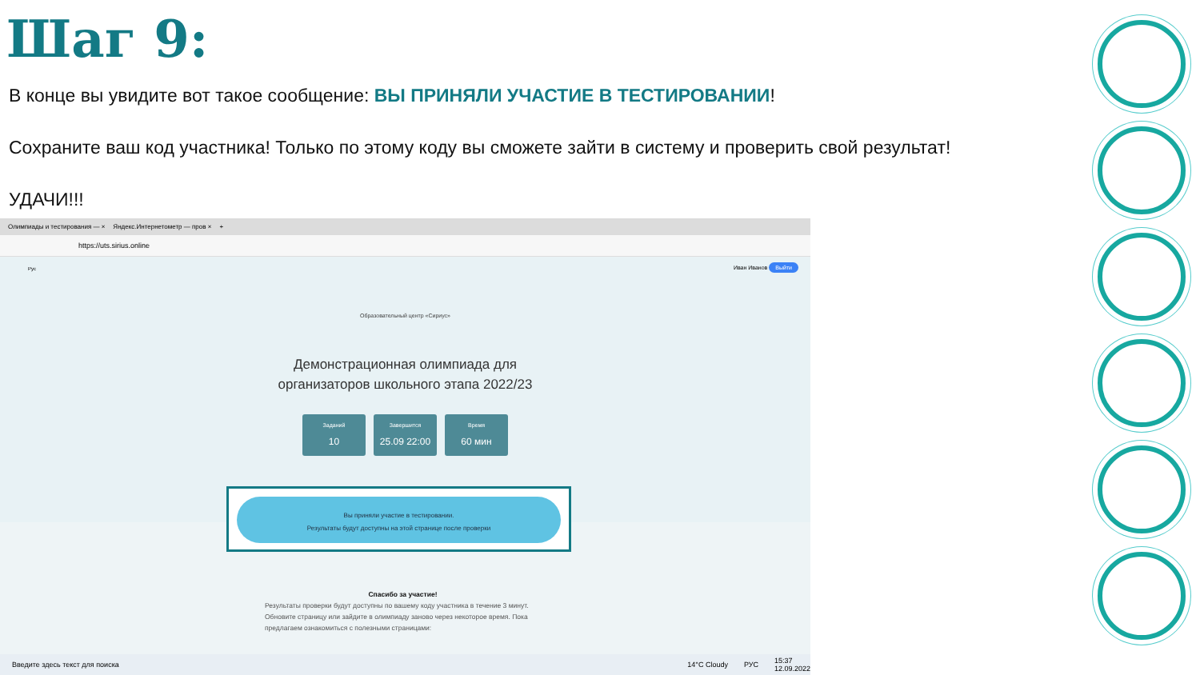Шаг 9:
В конце вы увидите вот такое сообщение: ВЫ ПРИНЯЛИ УЧАСТИЕ В ТЕСТИРОВАНИИ!
Сохраните ваш код участника! Только по этому коду вы сможете зайти в систему и проверить свой результат!
УДАЧИ!!!
Олимпиады и тестирования — × Яндекс.Интернетометр — пров × +
https://uts.sirius.online
Рус Иван Иванов Выйти
Образовательный центр «Сириус»
Демонстрационная олимпиада для организаторов школьного этапа 2022/23
Заданий
10
Завершится
25.09 22:00
Время
60 мин
Вы приняли участие в тестировании.
Результаты будут доступны на этой странице после проверки
Спасибо за участие!
Результаты проверки будут доступны по вашему коду участника в течение 3 минут. Обновите страницу или зайдите в олимпиаду заново через некоторое время. Пока предлагаем ознакомиться с полезными страницами:
Введите здесь текст для поиска 14°C Cloudy РУС 15:37
12.09.2022